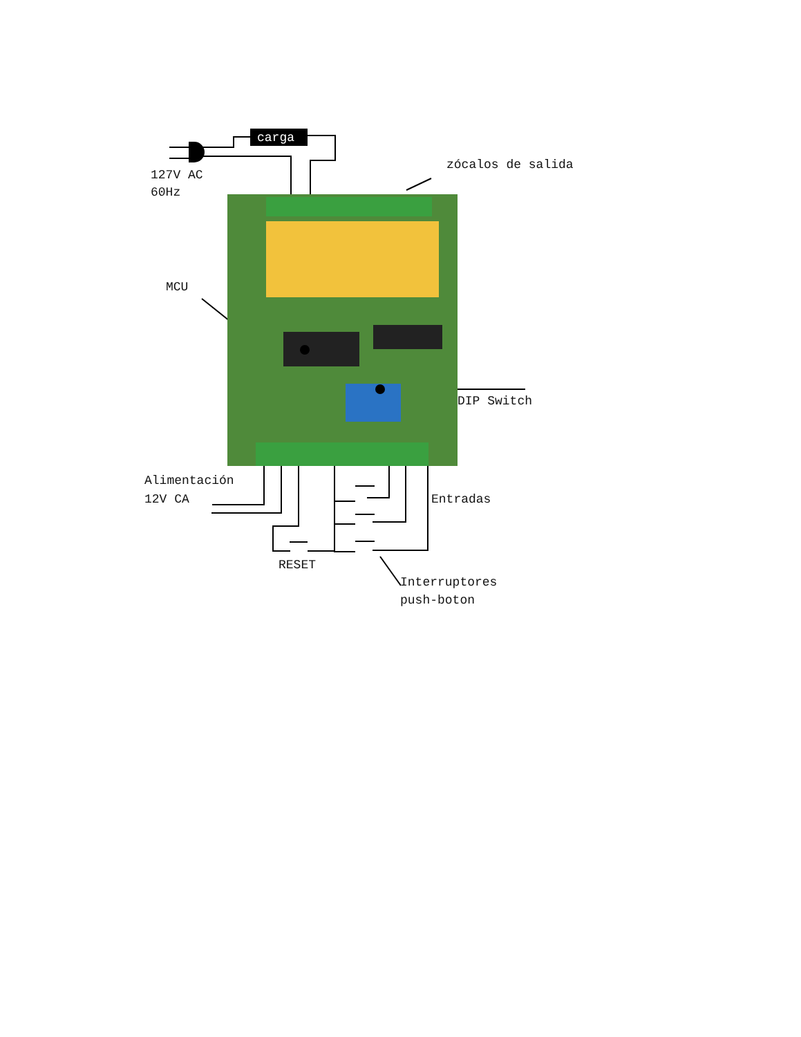carga
127V AC
60Hz
zócalos de salida
MCU
DIP Switch
Alimentación
12V CA
Entradas
RESET
Interruptores
push-boton